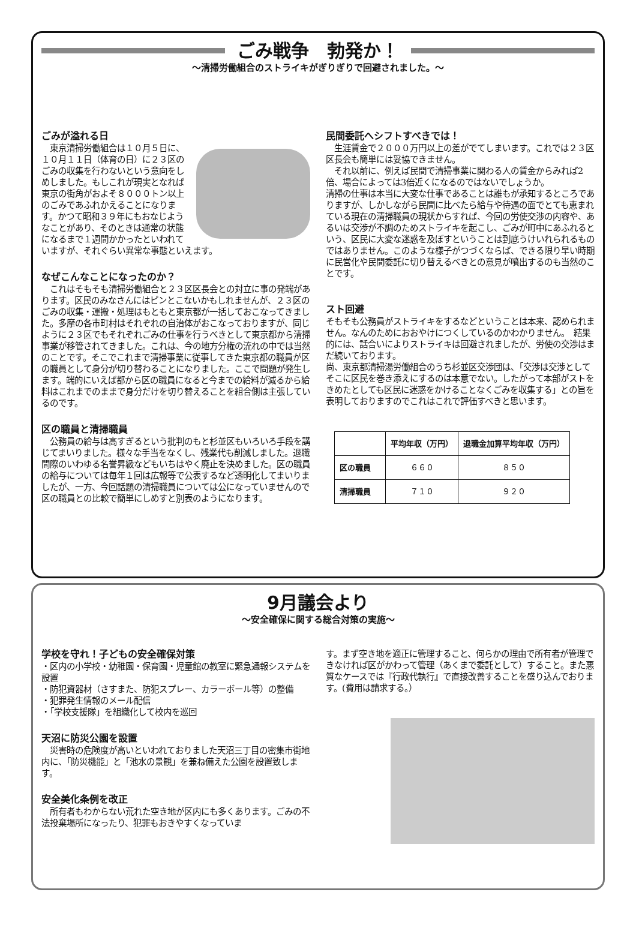ごみ戦争　勃発か！
～清掃労働組合のストライキがぎりぎりで回避されました。～
ごみが溢れる日
　東京清掃労働組合は１０月５日に、１０月１１日（体育の日）に２３区のごみの収集を行わないという意向をしめしました。もしこれが現実となれば東京の街角がおよそ８０００トン以上のごみであふれかえることになります。かつて昭和３９年にもおなじようなことがあり、そのときは通常の状態になるまで１週間かかったといわれていますが、それぐらい異常な事態といえます。
なぜこんなことになったのか？
　これはそもそも清掃労働組合と２３区区長会との対立に事の発端があります。区民のみなさんにはピンとこないかもしれませんが、２３区のごみの収集・運搬・処理はもともと東京都が一括しておこなってきました。多摩の各市町村はそれぞれの自治体がおこなっておりますが、同じように２３区でもそれぞれごみの仕事を行うべきとして東京都から清掃事業が移管されてきました。これは、今の地方分権の流れの中では当然のことです。そこでこれまで清掃事業に従事してきた東京都の職員が区の職員として身分が切り替わることになりました。ここで問題が発生します。端的にいえば都から区の職員になると今までの給料が減るから給料はこれまでのままで身分だけを切り替えることを組合側は主張しているのです。
区の職員と清掃職員
　公務員の給与は高すぎるという批判のもと杉並区もいろいろ手段を講じてまいりました。様々な手当をなくし、残業代も削減しました。退職間際のいわゆる名誉昇級などもいちはやく廃止を決めました。区の職員の給与については毎年１回は広報等で公表するなど透明化してまいりましたが、一方、今回話題の清掃職員については公になっていませんので区の職員との比較で簡単にしめすと別表のようになります。
民間委託へシフトすべきでは！
　生涯賃金で２０００万円以上の差がでてしまいます。これでは２３区区長会も簡単には妥協できません。
　それ以前に、例えば民間で清掃事業に関わる人の賃金からみれば2倍、場合によっては3倍近くになるのではないでしょうか。
清掃の仕事は本当に大変な仕事であることは誰もが承知するところでありますが、しかしながら民間に比べたら給与や待遇の面でとても恵まれている現在の清掃職員の現状からすれば、今回の労使交渉の内容や、あるいは交渉が不調のためストライキを起こし、ごみが町中にあふれるという、区民に大変な迷惑を及ぼすということは到底うけいれられるものではありません。このような様子がつづくならば、できる限り早い時期に民営化や民間委託に切り替えるべきとの意見が噴出するのも当然のことです。
スト回避
そもそも公務員がストライキをするなどということは本来、認められません。なんのためにおおやけにつくしているのかわかりません。　結果的には、話合いによりストライキは回避されましたが、労使の交渉はまだ続いております。
尚、東京都清掃湯労働組合のうち杉並区交渉団は、「交渉は交渉としてそこに区民を巻き添えにするのは本意でない。したがって本部がストをきめたとしても区民に迷惑をかけることなくごみを収集する」との旨を表明しておりますのでこれはこれで評価すべきと思います。
| | 平均年収（万円） | 退職金加算平均年収（万円） |
| --- | --- | --- |
| 区の職員 | ６６０ | ８５０ |
| 清掃職員 | ７１０ | ９２０ |
9月議会より
～安全確保に関する総合対策の実施～
学校を守れ！子どもの安全確保対策
・区内の小学校・幼稚園・保育園・児童館の教室に緊急通報システムを設置
・防犯資器材（さすまた、防犯スプレー、カラーボール等）の整備
・犯罪発生情報のメール配信
・「学校支援隊」を組織化して校内を巡回
天沼に防災公園を設置
　災害時の危険度が高いといわれておりました天沼三丁目の密集市街地内に、「防災機能」と「池水の景観」を兼ね備えた公園を設置致します。
安全美化条例を改正
　所有者もわからない荒れた空き地が区内にも多くあります。ごみの不法投棄場所になったり、犯罪もおきやすくなっていま
す。まず空き地を適正に管理すること、何らかの理由で所有者が管理できなければ区がかわって管理（あくまで委託として）すること。また悪質なケースでは『行政代執行』で直接改善することを盛り込んでおります。(費用は請求する。）